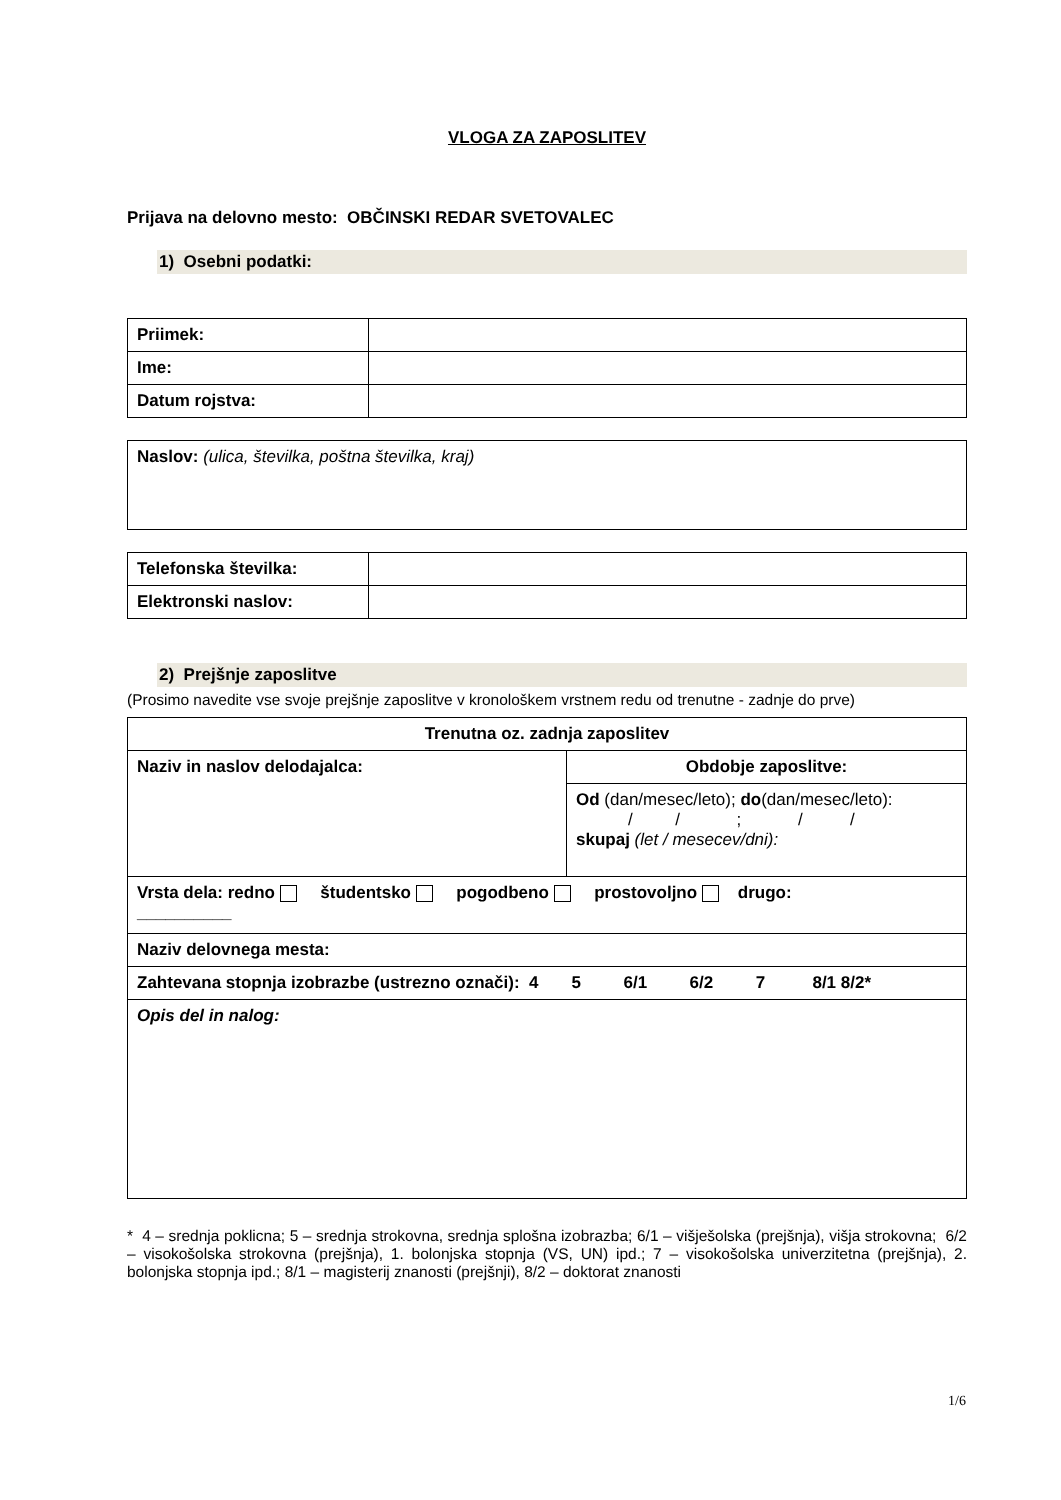VLOGA ZA ZAPOSLITEV
Prijava na delovno mesto: OBČINSKI REDAR SVETOVALEC
1) Osebni podatki:
| Priimek: | |
| Ime: | |
| Datum rojstva: | |
| Naslov: (ulica, številka, poštna številka, kraj) |
| Telefonska številka: | |
| Elektronski naslov: | |
2) Prejšnje zaposlitve
(Prosimo navedite vse svoje prejšnje zaposlitve v kronološkem vrstnem redu od trenutne - zadnje do prve)
| Trenutna oz. zadnja zaposlitev | |
| Naziv in naslov delodajalca: | Obdobje zaposlitve: |
| | Od (dan/mesec/leto); do (dan/mesec/leto): / / ; / / skupaj (let / mesecev/dni): |
| Vrsta dela: redno študentsko pogodbeno prostovoljno drugo: __________ | |
| Naziv delovnega mesta: | |
| Zahtevana stopnja izobrazbe (ustrezno označi): 4 5 6/1 6/2 7 8/1 8/2* | |
| Opis del in nalog: | |
* 4 – srednja poklicna; 5 – srednja strokovna, srednja splošna izobrazba; 6/1 – višješolska (prejšnja), višja strokovna; 6/2 – visokošolska strokovna (prejšnja), 1. bolonjska stopnja (VS, UN) ipd.; 7 – visokošolska univerzitetna (prejšnja), 2. bolonjska stopnja ipd.; 8/1 – magisterij znanosti (prejšnji), 8/2 – doktorat znanosti
1/6